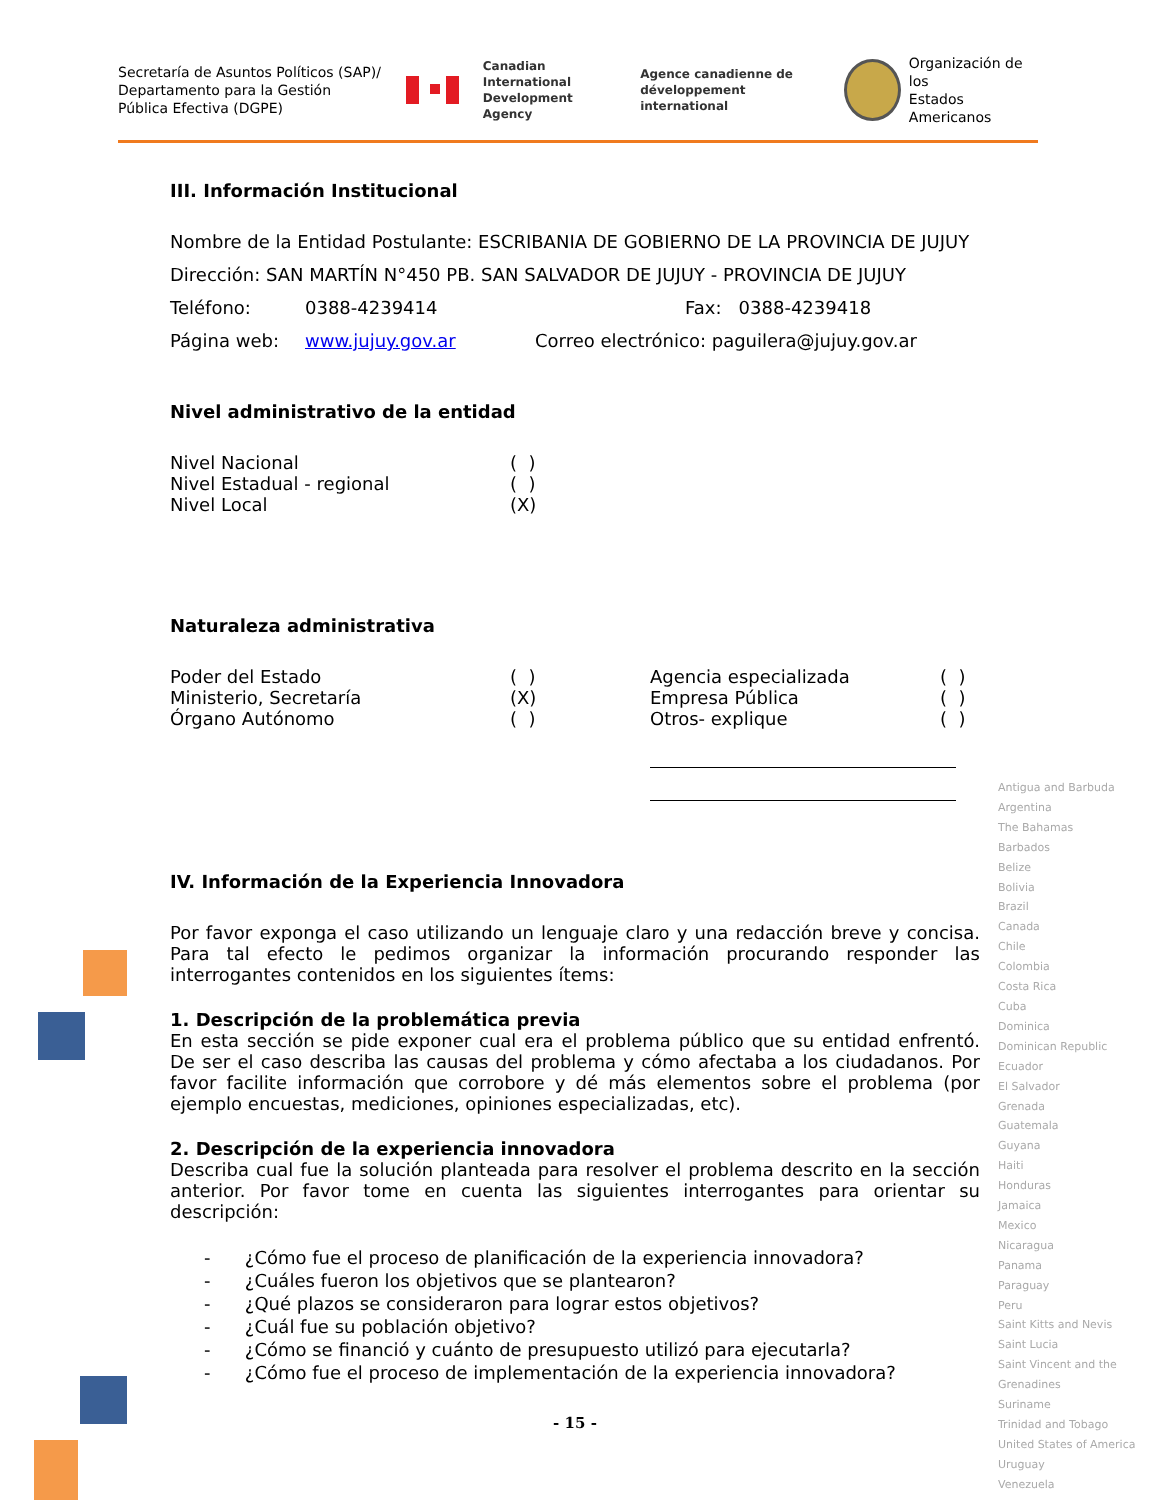Secretaría de Asuntos Políticos (SAP)/ Departamento para la Gestión Pública Efectiva (DGPE)
Canadian International
Development Agency
Agence canadienne de
développement international
Organización de los
Estados Americanos
III. Información Institucional
Nombre de la Entidad Postulante: ESCRIBANIA DE GOBIERNO DE LA PROVINCIA DE JUJUY
Dirección: SAN MARTÍN N°450 PB. SAN SALVADOR DE JUJUY - PROVINCIA DE JUJUY
Teléfono: 0388-4239414 Fax: 0388-4239418
Página web: www.jujuy.gov.ar Correo electrónico: paguilera@jujuy.gov.ar
Nivel administrativo de la entidad
Nivel Nacional ( )
Nivel Estadual - regional ( )
Nivel Local (X)
Naturaleza administrativa
Poder del Estado ( ) Agencia especializada ( )
Ministerio, Secretaría (X) Empresa Pública ( )
Órgano Autónomo ( ) Otros- explique ( )
IV. Información de la Experiencia Innovadora
Por favor exponga el caso utilizando un lenguaje claro y una redacción breve y concisa. Para tal efecto le pedimos organizar la información procurando responder las interrogantes contenidos en los siguientes ítems:
1. Descripción de la problemática previa
En esta sección se pide exponer cual era el problema público que su entidad enfrentó. De ser el caso describa las causas del problema y cómo afectaba a los ciudadanos. Por favor facilite información que corrobore y dé más elementos sobre el problema (por ejemplo encuestas, mediciones, opiniones especializadas, etc).
2. Descripción de la experiencia innovadora
Describa cual fue la solución planteada para resolver el problema descrito en la sección anterior. Por favor tome en cuenta las siguientes interrogantes para orientar su descripción:
- ¿Cómo fue el proceso de planificación de la experiencia innovadora?
- ¿Cuáles fueron los objetivos que se plantearon?
- ¿Qué plazos se consideraron para lograr estos objetivos?
- ¿Cuál fue su población objetivo?
- ¿Cómo se financió y cuánto de presupuesto utilizó para ejecutarla?
- ¿Cómo fue el proceso de implementación de la experiencia innovadora?
- 15 -
Antigua and Barbuda
Argentina
The Bahamas
Barbados
Belize
Bolivia
Brazil
Canada
Chile
Colombia
Costa Rica
Cuba
Dominica
Dominican Republic
Ecuador
El Salvador
Grenada
Guatemala
Guyana
Haiti
Honduras
Jamaica
Mexico
Nicaragua
Panama
Paraguay
Peru
Saint Kitts and Nevis
Saint Lucia
Saint Vincent and the Grenadines
Suriname
Trinidad and Tobago
United States of America
Uruguay
Venezuela